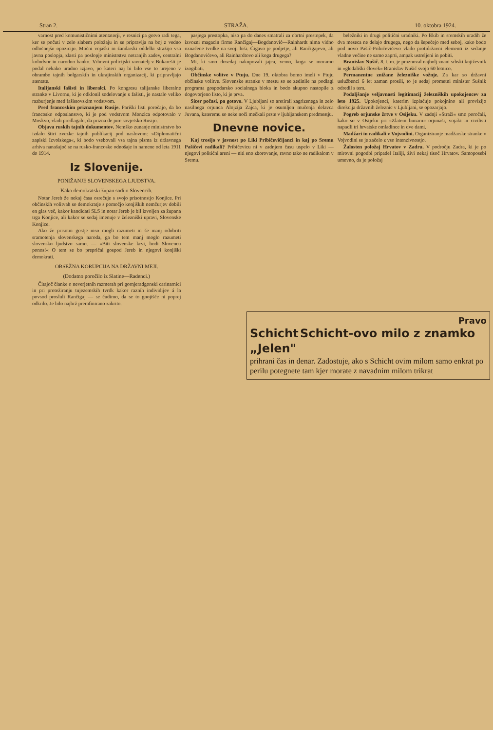Stran 2. STRAŽA. 10. oktobra 1924.
varnost pred komunističnimi atentatorji, v resnici pa gotvo radi tega, ker se počuti v zelo slabem položaju in se pripravlja na boj z vedno odločnejšo opozicijo. Močni vojaški in žandarski oddelki stražijo vsa javna poslopja, zlasti pa poslopje ministrstva notranjih zadev, centralni kolodvor in narodno banko. Vrhovni policijski ravnatelj v Bukarešti je podal nekako uradno izjavo, po kateri naj bi bilo vse to urejeno v obrambo tajnih bolgarskih in ukrajinskih organizacij, ki pripravljajo atentate.
Italijanski fašisti in liberalci. Po kongresu talijanske liberalne stranke v Livornu, ki je odklonil sodelovanje s fašisti, je nastalo veliko razburjenje med fašistovskim vodstvom.
Pred francoskim priznanjem Rusije. Pariški listi poročajo, da bo francosko odposlanstvo, ki je pod vodstvom Monzica odpotovalo v Moskvo, vladi predlagalo, da prizna de jure sovjetsko Rusijo.
Objava ruskih tajnih dokumentov. Nemško zunanje ministrstvo bo izdalo štiri zvezke tajnih publikacij pod naslovom: »Diplomatični zapiski Izvolskega«, ki bodo vsebovali vsa tajna pisma iz državnega arhiva nanašajoč se na rusko-francoske odnošaje in namene od leta 1911 do 1914.
Iz Slovenije.
PONIŽANJE SLOVENSKEGA LJUDSTVA.
Kako demokratski župan sodi o Slovencih.
Notar Jereb že nekaj časa osrečuje s svojo prisotnostjo Konjice. Pri občinskih volitvah so demokratje s pomočjo konjiških nemčurjev dobili en glas več, kakor kandidati SLS in notar Jereb je bil izvoljen za župana trga Konjice, ali kakor se sedaj imenuje v železniški upravi, Slovenske Konjice.
Ako že prisotni gostje niso mogli razumeti in še manj odobriti sramotenja slovenskega naroda, ga bo tem manj moglo razumeti slovensko ljudstvo samo. — »Biti slovenske krvi, bodi Slovencu ponos!« O tem se bo prepričal gospod Jereb in njegovi konjiški demokrati.
OBSEŽNA KORUPCIJA NA DRŽAVNI MEJI.
(Dodatno poročilo iz Slatine—Radenci.)
Čitajoč članke o neverjetnih razmerah pri gornjeradgonski carinarnici in pri protežiranju tujezemskih tvrdk kakor raznih individijev á la povsod prosluli Rančigaj — se čudimo, da se to gnojišče ni poprej odkrilo. Je bilo najbrž prerafinirano zakrito.
pasjega prestopka, niso pa do danes smatrali za obrtni prestopek, da izvozni magacin firme Rančigaj—Bogdanović—Rainhardt nima vidno označene tvrdke na svoji hiši. Čigavo je podjetje, ali Rančigajevo, ali Bogdanovićevo, ali Rainhardtovo ali koga drugega?
Mi, ki smo dosedaj nakupovali jajca, vemo, koga se moramo izogibati.
Občinske volitve v Ptuju. Dne 19. oktobra bomo imeli v Ptuju občinske volitve. Slovenske stranke v mestu so se zedinile na podlagi programa gospodarsko socialnega bloka in bodo skupno nastopile z dogovorjeno listo, ki je prva.
Sicer počasi, pa gotovo. V Ljubljani so aretirali zagrizenega in zelo nasilnega orjunca Alojzija Zajca, ki je osumljen mučenja delavca Juvana, kateremu so neke noči mečkali prste v ljubljanskem predmestju.
Dnevne novice.
Kaj trosijo v javnost po Liki Pribičevičijanci in kaj po Sremu Pašičevi radikali? Pribičevicu ni v zadnjem času uspelo v Liki — njegovi politični areni — niti eno zborovanje, ravno tako ne radikalom v Sremu.
beležniki in drugi politični uradniki. Po lškib in sremskih uradih že dva meseca ne delajo drugega, nego da šepečejo med seboj, kako bodo pod novo Pašič-Pribičevičevo vlado protidržavni elementi iz sedanje vladne večine ne samo zaprti, ampak ustreljeni in pobiti.
Branislav Nušič. 8. t. m. je praznoval najbolj znani srbski književnik in »gledališki človek« Branislav Nušič svojo 60 letnico.
Permanentne znižane železniške vožnje. Za kar so državni uslužbenci 6 let zaman prosili, to je sedaj prometni minister Sušnik odredil s tem.
Podaljšanje veljavnosti legitimacij železniških upokojencev za leto 1925. Upokojenci, katerim izplačuje pokojnino ali provizijo direkcija državnih železnic v Ljubljani, se opozarjajo.
Pogreb orjunske žrtve v Osijeku. V zadnji »Straži« smo poročali, kako so v Osijeku pri »Zlatem bunaru« orjunaši, vojaki in civilisti napadli tri hrvatske omladince in dve dami.
Madžari in radikali v Vojvodini. Organiziranje madžarske stranke v Vojvodini se je začelo z vso intenzivnostjo.
Žalosten položaj Hrvatov v Zadru. V področju Zadra, ki je po mirovni pogodbi pripadel Italiji, živi nekaj tisoč Hrvatov. Samoposebi umevno, da je položaj
Pravo
Schicht Schicht-ovo milo z znamko „Jelen"
prihrani čas in denar. Zadostuje, ako s Schicht ovim milom samo enkrat po perilu potegnete tam kjer morate z navadnim milom trikrat